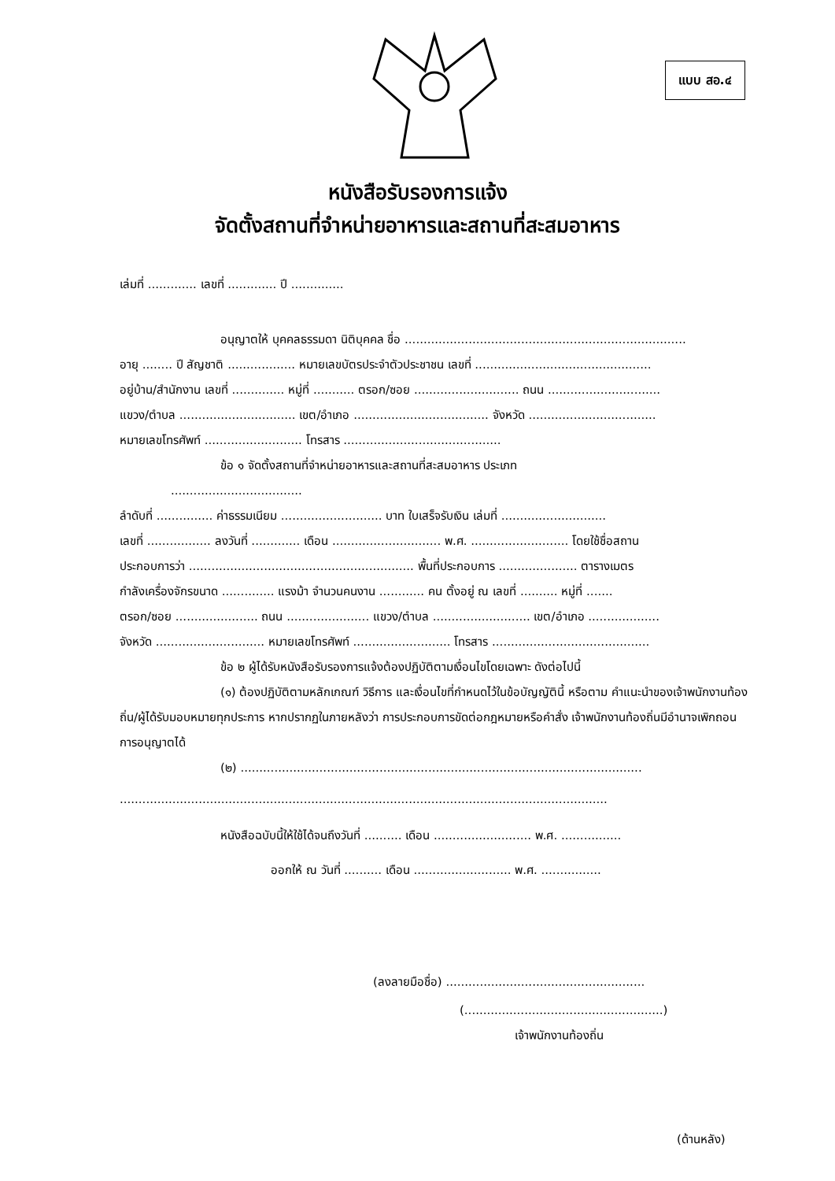แบบ สอ.๔
หนังสือรับรองการแจ้ง
จัดตั้งสถานที่จำหน่ายอาหารและสถานที่สะสมอาหาร
เล่มที่ ............. เลขที่ ............. ปี ..............
อนุญาตให้ บุคคลธรรมดา นิติบุคคล ชื่อ ...........................................................................
อายุ ........ ปี สัญชาติ .................. หมายเลขบัตรประจำตัวประชาชน เลขที่ ...............................................
อยู่บ้าน/สำนักงาน เลขที่ .............. หมู่ที่ ........... ตรอก/ซอย ............................ ถนน ..............................
แขวง/ตำบล ............................... เขต/อำเภอ .................................... จังหวัด ..................................
หมายเลขโทรศัพท์ .......................... โทรสาร ..........................................
ข้อ ๑ จัดตั้งสถานที่จำหน่ายอาหารและสถานที่สะสมอาหาร ประเภท
...................................
ลำดับที่ ............... ค่าธรรมเนียม ........................... บาท ใบเสร็จรับเงิน เล่มที่ ............................
เลขที่ ................. ลงวันที่ ............. เดือน ............................. พ.ศ. .......................... โดยใช้ชื่อสถาน
ประกอบการว่า ............................................................ พื้นที่ประกอบการ ..................... ตารางเมตร
กำลังเครื่องจักรขนาด .............. แรงม้า จำนวนคนงาน ............ คน ตั้งอยู่ ณ เลขที่ .......... หมู่ที่ .......
ตรอก/ซอย ...................... ถนน ...................... แขวง/ตำบล .......................... เขต/อำเภอ ...................
จังหวัด ............................. หมายเลขโทรศัพท์ .......................... โทรสาร ..........................................
ข้อ ๒ ผู้ได้รับหนังสือรับรองการแจ้งต้องปฏิบัติตามเงื่อนไขโดยเฉพาะ ดังต่อไปนี้
(๑) ต้องปฏิบัติตามหลักเกณฑ์ วิธีการ และเงื่อนไขที่กำหนดไว้ในข้อบัญญัตินี้ หรือตาม คำแนะนำของเจ้าพนักงานท้องถิ่น/ผู้ได้รับมอบหมายทุกประการ หากปรากฏในภายหลังว่า การประกอบการขัดต่อกฎหมายหรือคำสั่ง เจ้าพนักงานท้องถิ่นมีอำนาจเพิกถอนการอนุญาตได้
(๒) ...........................................................................................................
..................................................................................................................................
หนังสือฉบับนี้ให้ใช้ได้จนถึงวันที่ .......... เดือน .......................... พ.ศ. ................
ออกให้ ณ วันที่ .......... เดือน .......................... พ.ศ. ................
(ลงลายมือชื่อ) .....................................................
(.....................................................)
เจ้าพนักงานท้องถิ่น
(ด้านหลัง)